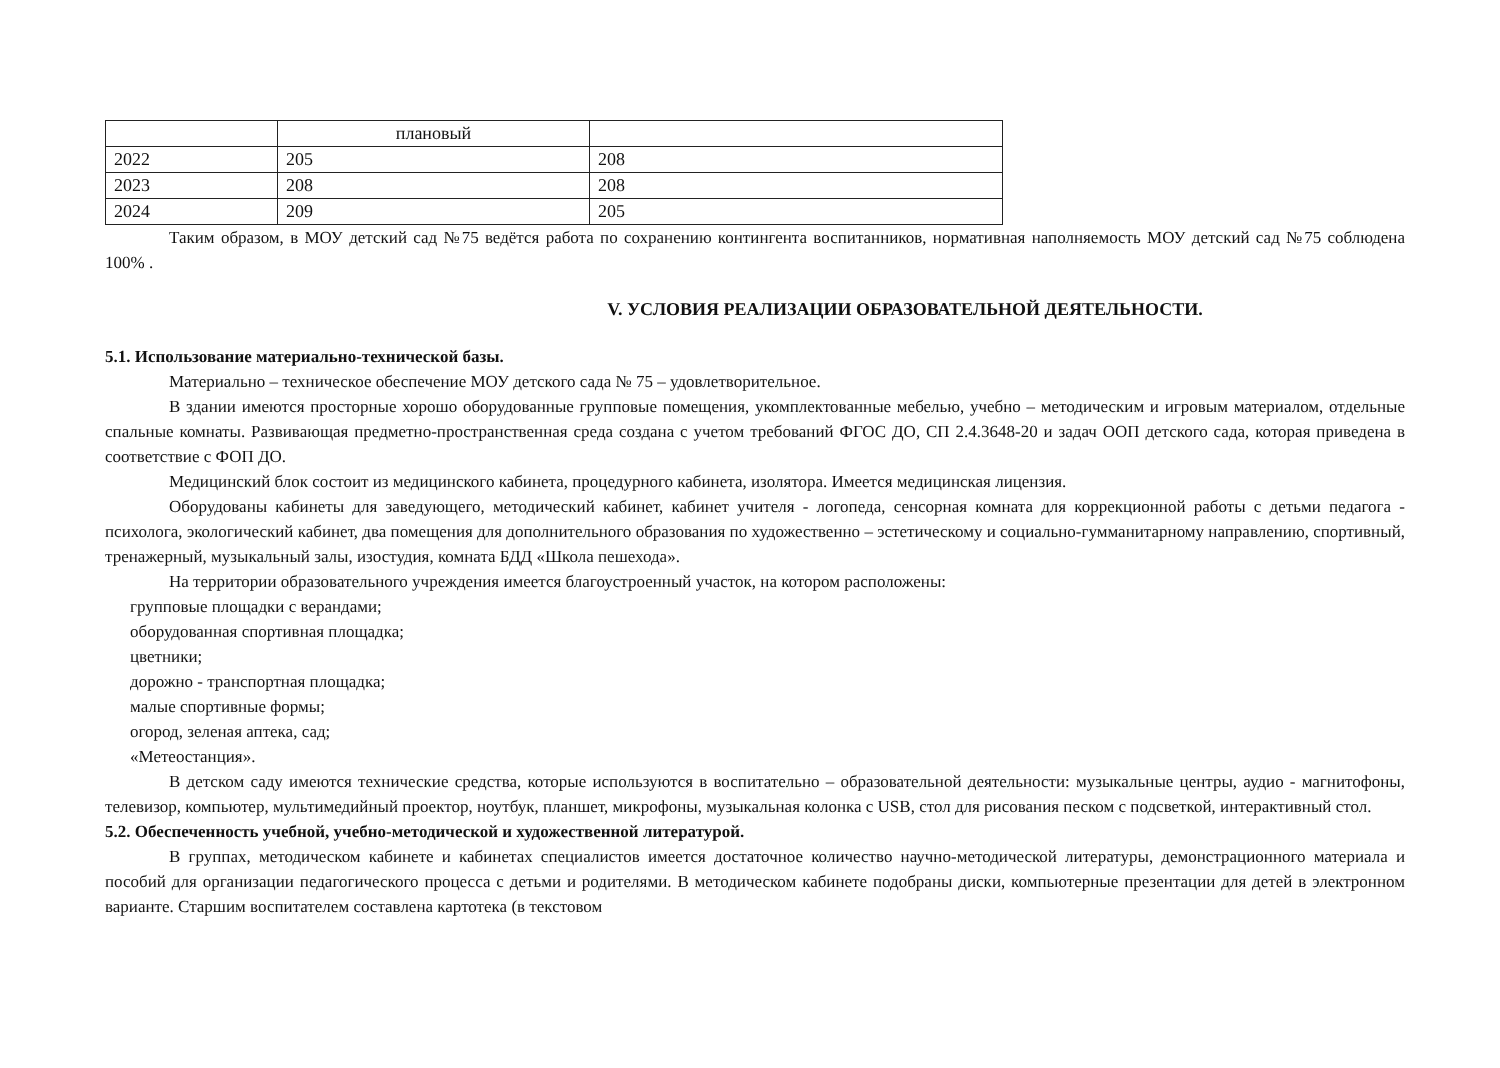| | плановый | |
| 2022 | 205 | 208 |
| 2023 | 208 | 208 |
| 2024 | 209 | 205 |
Таким образом, в МОУ детский сад №75 ведётся работа по сохранению контингента воспитанников, нормативная наполняемость МОУ детский сад №75 соблюдена 100% .
V. УСЛОВИЯ РЕАЛИЗАЦИИ ОБРАЗОВАТЕЛЬНОЙ ДЕЯТЕЛЬНОСТИ.
5.1. Использование материально-технической базы.
Материально – техническое обеспечение МОУ детского сада № 75 – удовлетворительное.
В здании имеются просторные хорошо оборудованные групповые помещения, укомплектованные мебелью, учебно – методическим и игровым материалом, отдельные спальные комнаты. Развивающая предметно-пространственная среда создана с учетом требований ФГОС ДО, СП 2.4.3648-20 и задач ООП детского сада, которая приведена в соответствие с ФОП ДО.
Медицинский блок состоит из медицинского кабинета, процедурного кабинета, изолятора. Имеется медицинская лицензия.
Оборудованы кабинеты для заведующего, методический кабинет, кабинет учителя - логопеда, сенсорная комната для коррекционной работы с детьми педагога - психолога, экологический кабинет, два помещения для дополнительного образования по художественно – эстетическому и социально-гумманитарному направлению, спортивный, тренажерный, музыкальный залы, изостудия, комната БДД «Школа пешехода».
На территории образовательного учреждения имеется благоустроенный участок, на котором расположены:
групповые площадки с верандами;
оборудованная спортивная площадка;
цветники;
дорожно - транспортная площадка;
малые спортивные формы;
огород, зеленая аптека, сад;
«Метеостанция».
В детском саду имеются технические средства, которые используются в воспитательно – образовательной деятельности: музыкальные центры, аудио - магнитофоны, телевизор, компьютер, мультимедийный проектор, ноутбук, планшет, микрофоны, музыкальная колонка с USB, стол для рисования песком с подсветкой, интерактивный стол.
5.2. Обеспеченность учебной, учебно-методической и художественной литературой.
В группах, методическом кабинете и кабинетах специалистов имеется достаточное количество научно-методической литературы, демонстрационного материала и пособий для организации педагогического процесса с детьми и родителями. В методическом кабинете подобраны диски, компьютерные презентации для детей в электронном варианте. Старшим воспитателем составлена картотека (в текстовом